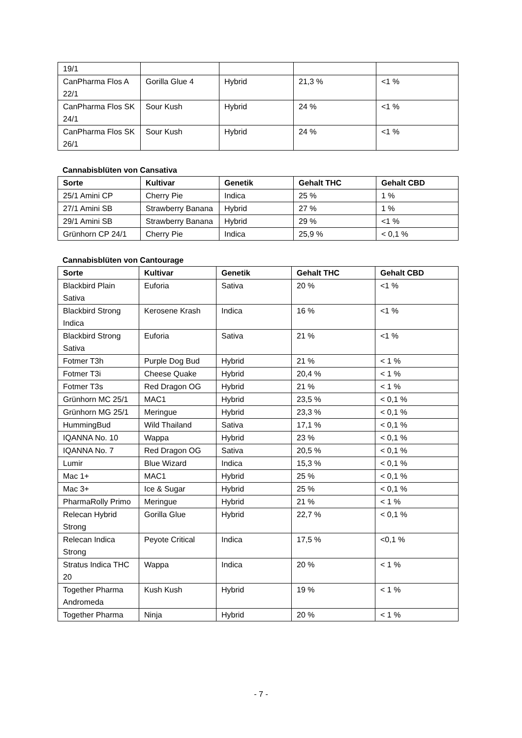| 19/1 | | | | |
| CanPharma Flos A 22/1 | Gorilla Glue 4 | Hybrid | 21,3 % | <1 % |
| CanPharma Flos SK 24/1 | Sour Kush | Hybrid | 24 % | <1 % |
| CanPharma Flos SK 26/1 | Sour Kush | Hybrid | 24 % | <1 % |
Cannabisblüten von Cansativa
| Sorte | Kultivar | Genetik | Gehalt THC | Gehalt CBD |
| --- | --- | --- | --- | --- |
| 25/1 Amini CP | Cherry Pie | Indica | 25 % | 1 % |
| 27/1 Amini SB | Strawberry Banana | Hybrid | 27 % | 1 % |
| 29/1 Amini SB | Strawberry Banana | Hybrid | 29 % | <1 % |
| Grünhorn CP 24/1 | Cherry Pie | Indica | 25,9 % | < 0,1 % |
Cannabisblüten von Cantourage
| Sorte | Kultivar | Genetik | Gehalt THC | Gehalt CBD |
| --- | --- | --- | --- | --- |
| Blackbird Plain Sativa | Euforia | Sativa | 20 % | <1 % |
| Blackbird Strong Indica | Kerosene Krash | Indica | 16 % | <1 % |
| Blackbird Strong Sativa | Euforia | Sativa | 21 % | <1 % |
| Fotmer T3h | Purple Dog Bud | Hybrid | 21 % | < 1 % |
| Fotmer T3i | Cheese Quake | Hybrid | 20,4 % | < 1 % |
| Fotmer T3s | Red Dragon OG | Hybrid | 21 % | < 1 % |
| Grünhorn MC 25/1 | MAC1 | Hybrid | 23,5 % | < 0,1 % |
| Grünhorn MG 25/1 | Meringue | Hybrid | 23,3 % | < 0,1 % |
| HummingBud | Wild Thailand | Sativa | 17,1 % | < 0,1 % |
| IQANNA No. 10 | Wappa | Hybrid | 23 % | < 0,1 % |
| IQANNA No. 7 | Red Dragon OG | Sativa | 20,5 % | < 0,1 % |
| Lumir | Blue Wizard | Indica | 15,3 % | < 0,1 % |
| Mac 1+ | MAC1 | Hybrid | 25 % | < 0,1 % |
| Mac 3+ | Ice & Sugar | Hybrid | 25 % | < 0,1 % |
| PharmaRolly Primo | Meringue | Hybrid | 21 % | < 1 % |
| Relecan Hybrid Strong | Gorilla Glue | Hybrid | 22,7 % | < 0,1 % |
| Relecan Indica Strong | Peyote Critical | Indica | 17,5 % | <0,1 % |
| Stratus Indica THC 20 | Wappa | Indica | 20 % | < 1 % |
| Together Pharma Andromeda | Kush Kush | Hybrid | 19 % | < 1 % |
| Together Pharma | Ninja | Hybrid | 20 % | < 1 % |
- 7 -